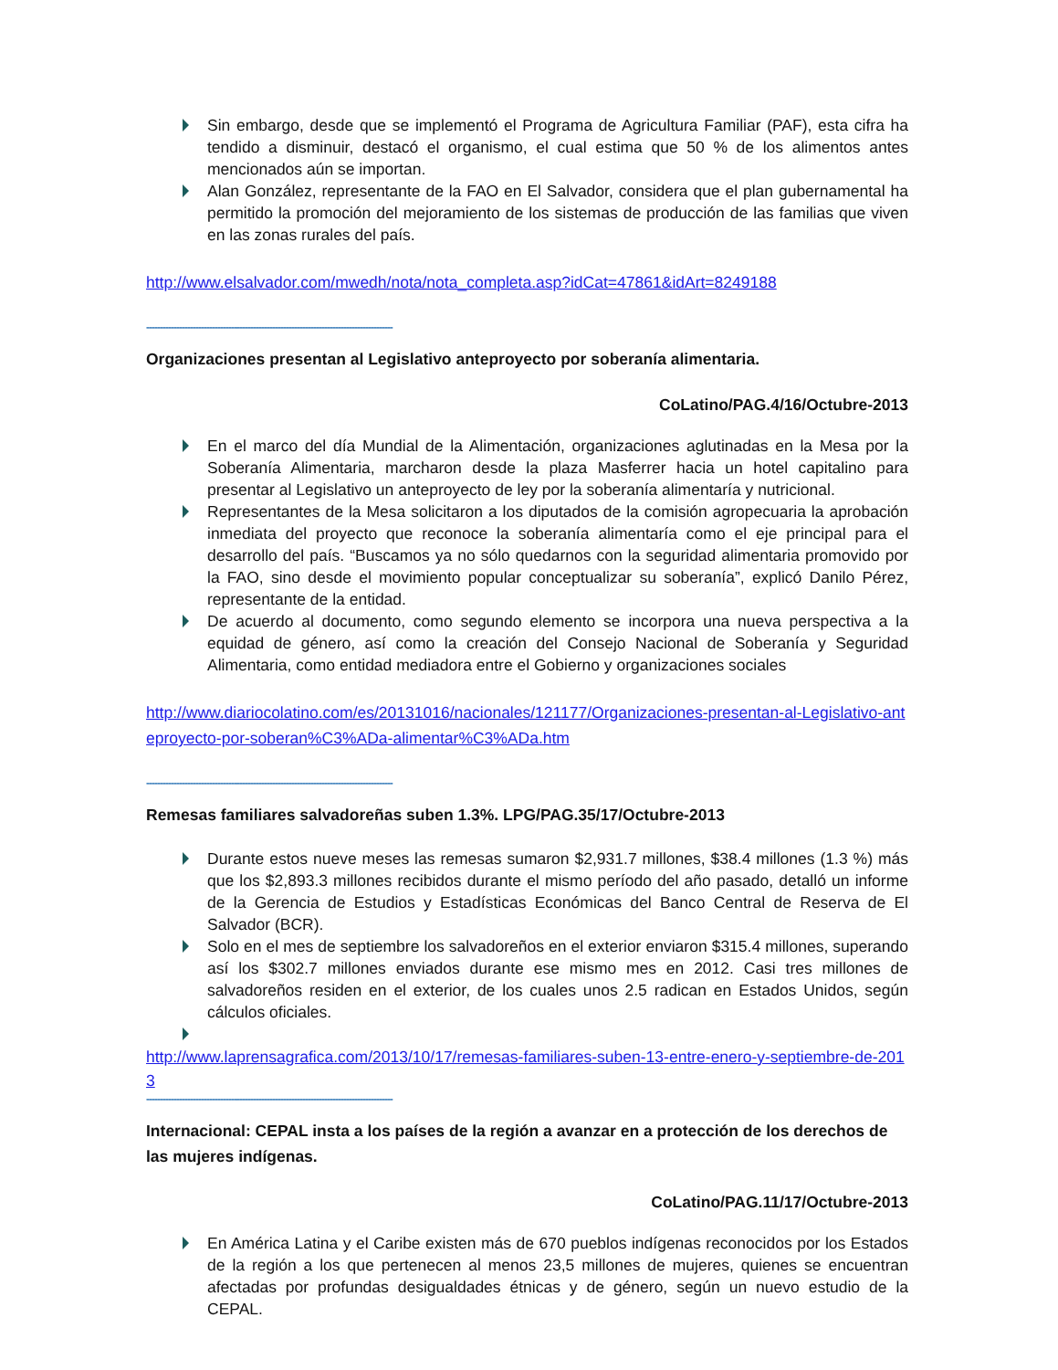Sin embargo, desde que se implementó el Programa de Agricultura Familiar (PAF), esta cifra ha tendido a disminuir, destacó el organismo, el cual estima que 50 % de los alimentos antes mencionados aún se importan.
Alan González, representante de la FAO en El Salvador, considera que el plan gubernamental ha permitido la promoción del mejoramiento de los sistemas de producción de las familias que viven en las zonas rurales del país.
http://www.elsalvador.com/mwedh/nota/nota_completa.asp?idCat=47861&idArt=8249188
------------------------------------------------------------------------------------------
Organizaciones presentan al Legislativo anteproyecto por soberanía alimentaria.
CoLatino/PAG.4/16/Octubre-2013
En el marco del día Mundial de la Alimentación, organizaciones aglutinadas en la Mesa por la Soberanía Alimentaria, marcharon desde la plaza Masferrer hacia un hotel capitalino para presentar al Legislativo un anteproyecto de ley por la soberanía alimentaría y nutricional.
Representantes de la Mesa solicitaron a los diputados de la comisión agropecuaria la aprobación inmediata del proyecto que reconoce la soberanía alimentaría como el eje principal para el desarrollo del país. “Buscamos ya no sólo quedarnos con la seguridad alimentaria promovido por la FAO, sino desde el movimiento popular conceptualizar su soberanía”, explicó Danilo Pérez, representante de la entidad.
De acuerdo al documento, como segundo elemento se incorpora una nueva perspectiva a la equidad de género, así como la creación del Consejo Nacional de Soberanía y Seguridad Alimentaria, como entidad mediadora entre el Gobierno y organizaciones sociales
http://www.diariocolatino.com/es/20131016/nacionales/121177/Organizaciones-presentan-al-Legislativo-anteproyecto-por-soberan%C3%ADa-alimentar%C3%ADa.htm
------------------------------------------------------------------------------------------
Remesas familiares salvadoreñas suben 1.3%. LPG/PAG.35/17/Octubre-2013
Durante estos nueve meses las remesas sumaron $2,931.7 millones, $38.4 millones (1.3 %) más que los $2,893.3 millones recibidos durante el mismo período del año pasado, detalló un informe de la Gerencia de Estudios y Estadísticas Económicas del Banco Central de Reserva de El Salvador (BCR).
Solo en el mes de septiembre los salvadoreños en el exterior enviaron $315.4 millones, superando así los $302.7 millones enviados durante ese mismo mes en 2012. Casi tres millones de salvadoreños residen en el exterior, de los cuales unos 2.5 radican en Estados Unidos, según cálculos oficiales.
http://www.laprensagrafica.com/2013/10/17/remesas-familiares-suben-13-entre-enero-y-septiembre-de-2013
------------------------------------------------------------------------------------------
Internacional: CEPAL insta a los países de la región a avanzar en a protección de los derechos de las mujeres indígenas.
CoLatino/PAG.11/17/Octubre-2013
En América Latina y el Caribe existen más de 670 pueblos indígenas reconocidos por los Estados de la región a los que pertenecen al menos 23,5 millones de mujeres, quienes se encuentran afectadas por profundas desigualdades étnicas y de género, según un nuevo estudio de la CEPAL.